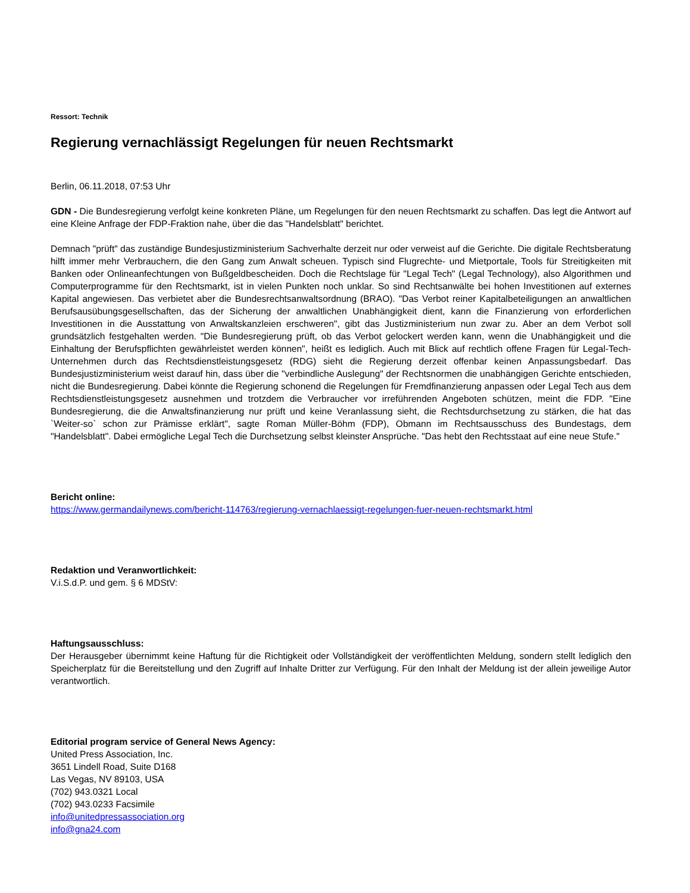Ressort: Technik
Regierung vernachlässigt Regelungen für neuen Rechtsmarkt
Berlin, 06.11.2018, 07:53 Uhr
GDN - Die Bundesregierung verfolgt keine konkreten Pläne, um Regelungen für den neuen Rechtsmarkt zu schaffen. Das legt die Antwort auf eine Kleine Anfrage der FDP-Fraktion nahe, über die das "Handelsblatt" berichtet.
Demnach "prüft" das zuständige Bundesjustizministerium Sachverhalte derzeit nur oder verweist auf die Gerichte. Die digitale Rechtsberatung hilft immer mehr Verbrauchern, die den Gang zum Anwalt scheuen. Typisch sind Flugrechte- und Mietportale, Tools für Streitigkeiten mit Banken oder Onlineanfechtungen von Bußgeldbescheiden. Doch die Rechtslage für "Legal Tech" (Legal Technology), also Algorithmen und Computerprogramme für den Rechtsmarkt, ist in vielen Punkten noch unklar. So sind Rechtsanwälte bei hohen Investitionen auf externes Kapital angewiesen. Das verbietet aber die Bundesrechtsanwaltsordnung (BRAO). "Das Verbot reiner Kapitalbeteiligungen an anwaltlichen Berufsausübungsgesellschaften, das der Sicherung der anwaltlichen Unabhängigkeit dient, kann die Finanzierung von erforderlichen Investitionen in die Ausstattung von Anwaltskanzleien erschweren", gibt das Justizministerium nun zwar zu. Aber an dem Verbot soll grundsätzlich festgehalten werden. "Die Bundesregierung prüft, ob das Verbot gelockert werden kann, wenn die Unabhängigkeit und die Einhaltung der Berufspflichten gewährleistet werden können", heißt es lediglich. Auch mit Blick auf rechtlich offene Fragen für Legal-Tech-Unternehmen durch das Rechtsdienstleistungsgesetz (RDG) sieht die Regierung derzeit offenbar keinen Anpassungsbedarf. Das Bundesjustizministerium weist darauf hin, dass über die "verbindliche Auslegung" der Rechtsnormen die unabhängigen Gerichte entschieden, nicht die Bundesregierung. Dabei könnte die Regierung schonend die Regelungen für Fremdfinanzierung anpassen oder Legal Tech aus dem Rechtsdienstleistungsgesetz ausnehmen und trotzdem die Verbraucher vor irreführenden Angeboten schützen, meint die FDP. "Eine Bundesregierung, die die Anwaltsfinanzierung nur prüft und keine Veranlassung sieht, die Rechtsdurchsetzung zu stärken, die hat das `Weiter-so` schon zur Prämisse erklärt", sagte Roman Müller-Böhm (FDP), Obmann im Rechtsausschuss des Bundestags, dem "Handelsblatt". Dabei ermögliche Legal Tech die Durchsetzung selbst kleinster Ansprüche. "Das hebt den Rechtsstaat auf eine neue Stufe."
Bericht online:
https://www.germandailynews.com/bericht-114763/regierung-vernachlaessigt-regelungen-fuer-neuen-rechtsmarkt.html
Redaktion und Veranwortlichkeit:
V.i.S.d.P. und gem. § 6 MDStV:
Haftungsausschluss:
Der Herausgeber übernimmt keine Haftung für die Richtigkeit oder Vollständigkeit der veröffentlichten Meldung, sondern stellt lediglich den Speicherplatz für die Bereitstellung und den Zugriff auf Inhalte Dritter zur Verfügung. Für den Inhalt der Meldung ist der allein jeweilige Autor verantwortlich.
Editorial program service of General News Agency:
United Press Association, Inc.
3651 Lindell Road, Suite D168
Las Vegas, NV 89103, USA
(702) 943.0321 Local
(702) 943.0233 Facsimile
info@unitedpressassociation.org
info@gna24.com